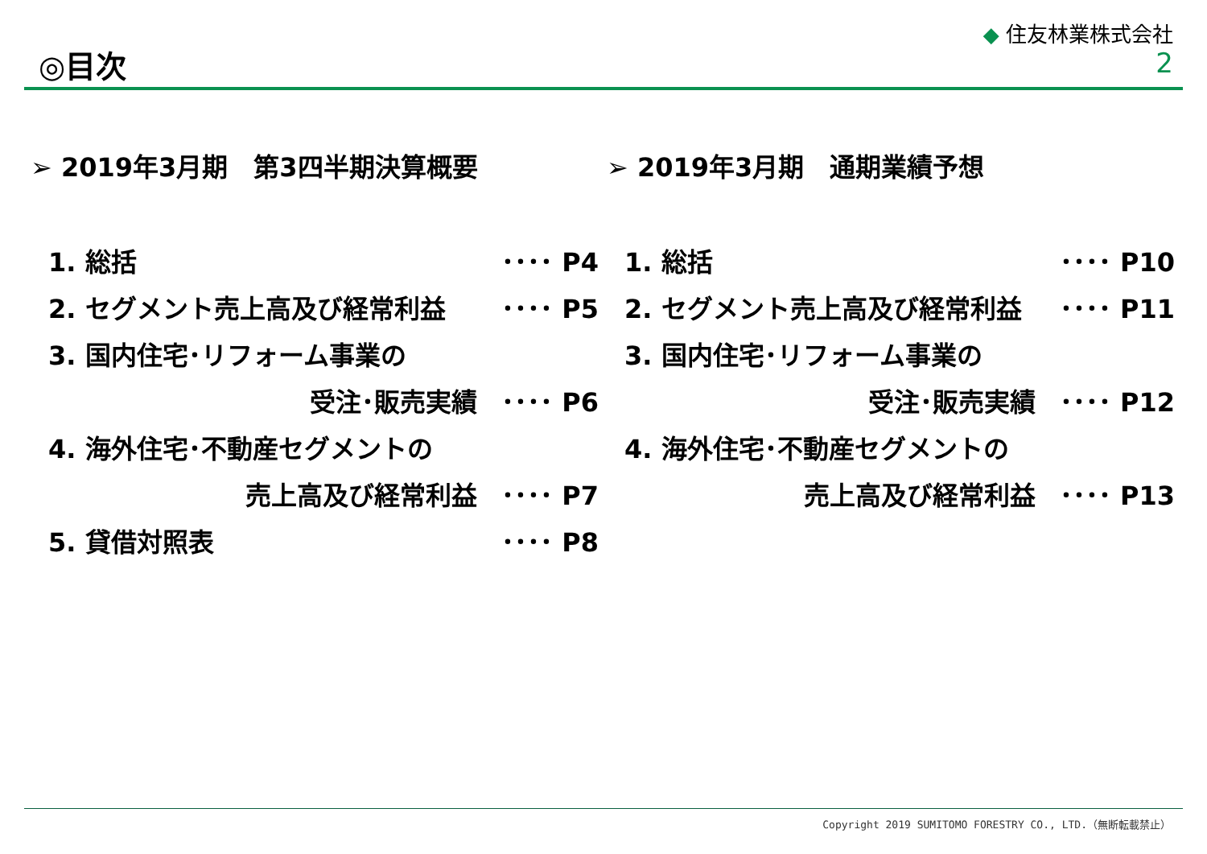◎目次
◆ 住友林業株式会社
2
➢ 2019年3月期　第3四半期決算概要
1. 総括 ････ P4
2. セグメント売上高及び経常利益 ････ P5
3. 国内住宅･リフォーム事業の
受注･販売実績 ････ P6
4. 海外住宅･不動産セグメントの
売上高及び経常利益 ････ P7
5. 貸借対照表 ････ P8
➢ 2019年3月期　通期業績予想
1. 総括 ････ P10
2. セグメント売上高及び経常利益 ････ P11
3. 国内住宅･リフォーム事業の
受注･販売実績 ････ P12
4. 海外住宅･不動産セグメントの
売上高及び経常利益 ････ P13
Copyright 2019 SUMITOMO FORESTRY CO., LTD.（無断転載禁止）